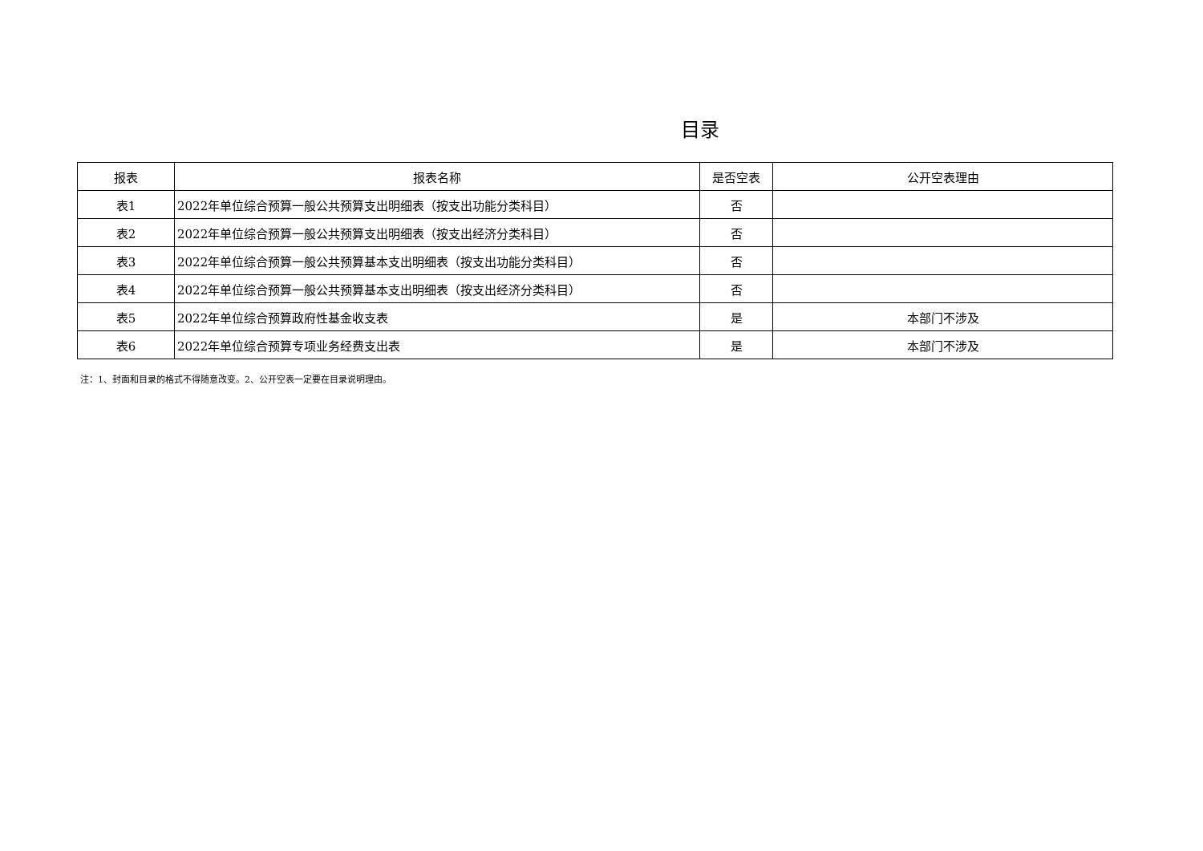目录
| 报表 | 报表名称 | 是否空表 | 公开空表理由 |
| --- | --- | --- | --- |
| 表1 | 2022年单位综合预算一般公共预算支出明细表（按支出功能分类科目） | 否 | |
| 表2 | 2022年单位综合预算一般公共预算支出明细表（按支出经济分类科目） | 否 | |
| 表3 | 2022年单位综合预算一般公共预算基本支出明细表（按支出功能分类科目） | 否 | |
| 表4 | 2022年单位综合预算一般公共预算基本支出明细表（按支出经济分类科目） | 否 | |
| 表5 | 2022年单位综合预算政府性基金收支表 | 是 | 本部门不涉及 |
| 表6 | 2022年单位综合预算专项业务经费支出表 | 是 | 本部门不涉及 |
注：1、封面和目录的格式不得随意改变。2、公开空表一定要在目录说明理由。